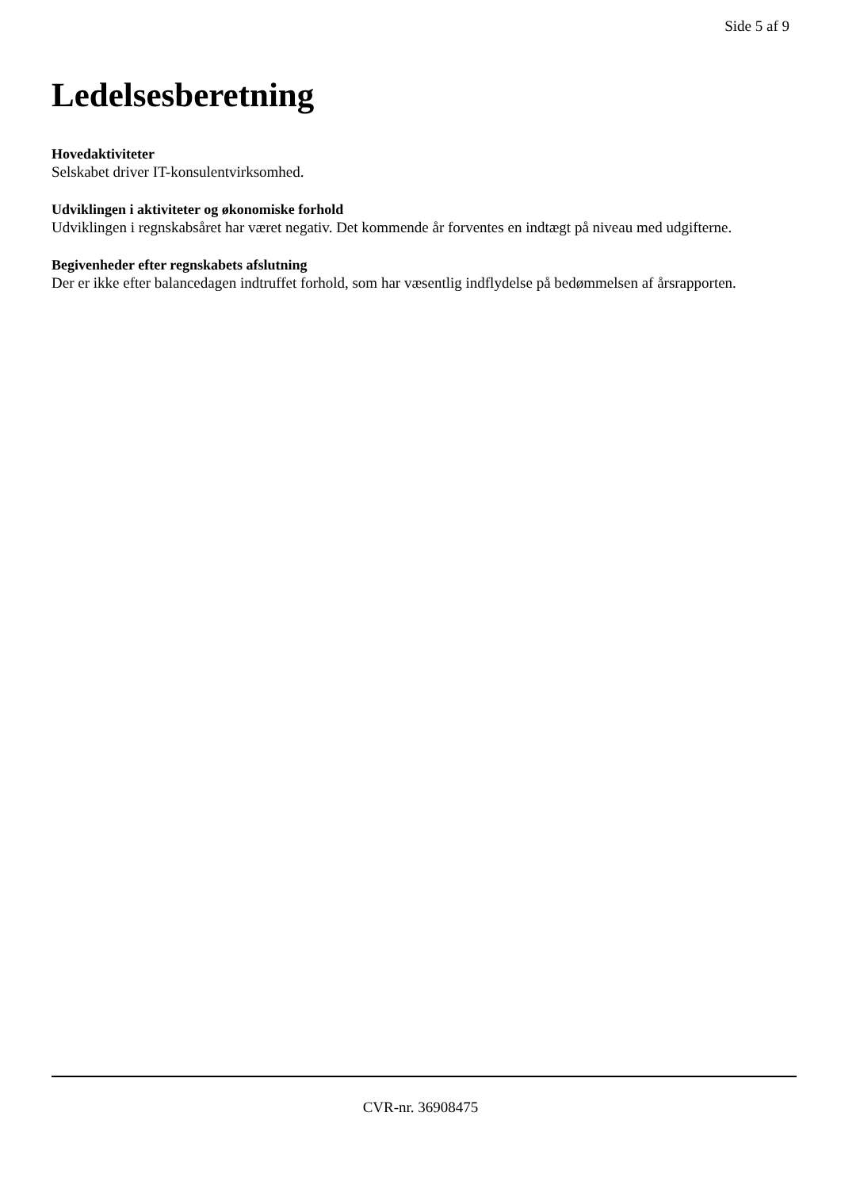Side 5 af 9
Ledelsesberetning
Hovedaktiviteter
Selskabet driver IT-konsulentvirksomhed.
Udviklingen i aktiviteter og økonomiske forhold
Udviklingen i regnskabsåret har været negativ. Det kommende år forventes en indtægt på niveau med udgifterne.
Begivenheder efter regnskabets afslutning
Der er ikke efter balancedagen indtruffet forhold, som har væsentlig indflydelse på bedømmelsen af årsrapporten.
CVR-nr. 36908475